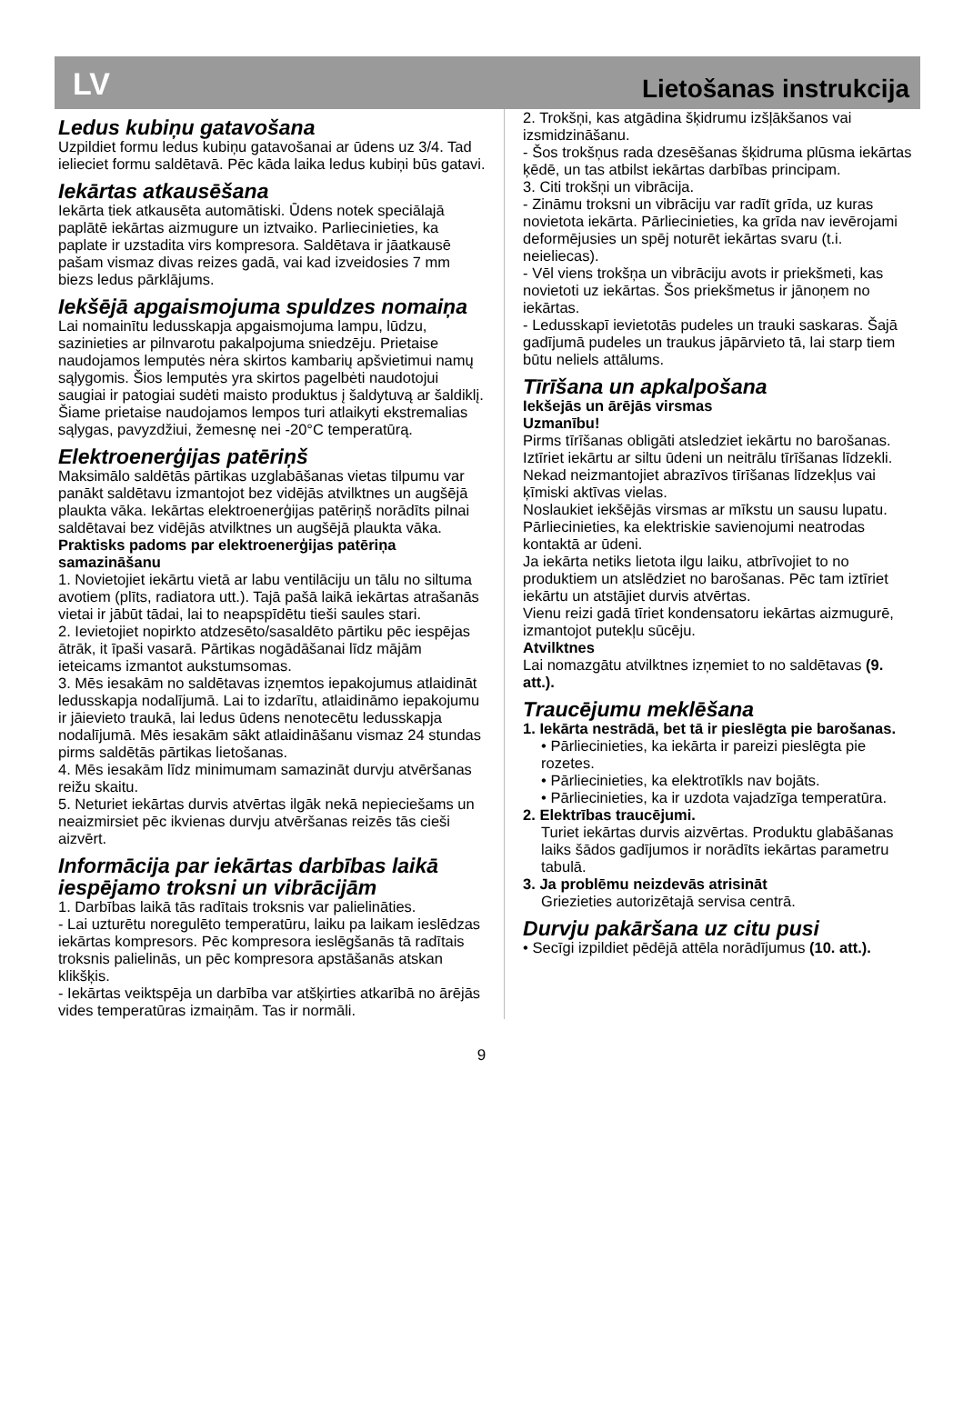LV Lietošanas instrukcija
Ledus kubiņu gatavošana
Uzpildiet formu ledus kubiņu gatavošanai ar ūdens uz 3/4. Tad ielieciet formu saldētavā. Pēc kāda laika ledus kubiņi būs gatavi.
Iekārtas atkausēšana
Iekārta tiek atkausēta automātiski. Ūdens notek speciālajā paplātē iekārtas aizmugure un iztvaiko. Parliecinieties, ka paplate ir uzstadita virs kompresora. Saldētava ir jāatkausē pašam vismaz divas reizes gadā, vai kad izveidosies 7 mm biezs ledus pārklājums.
Iekšējā apgaismojuma spuldzes nomaiņa
Lai nomainītu ledusskapja apgaismojuma lampu, lūdzu, sazinieties ar pilnvarotu pakalpojuma sniedzēju. Prietaise naudojamos lemputės nėra skirtos kambarių apšvietimui namų sąlygomis. Šios lemputės yra skirtos pagelbėti naudotojui saugiai ir patogiai sudėti maisto produktus į šaldytuvą ar šaldiklį. Šiame prietaise naudojamos lempos turi atlaikyti ekstremalias sąlygas, pavyzdžiui, žemesnę nei -20°C temperatūrą.
Elektroenerģijas patēriņš
Maksimālo saldētās pārtikas uzglabāšanas vietas tilpumu var panākt saldētavu izmantojot bez vidējās atvilktnes un augšējā plaukta vāka. Iekārtas elektroenerģijas patēriņš norādīts pilnai saldētavai bez vidējās atvilktnes un augšējā plaukta vāka.
Praktisks padoms par elektroenerģijas patēriņa samazināšanu
1. Novietojiet iekārtu vietā ar labu ventilāciju un tālu no siltuma avotiem (plīts, radiatora utt.). Tajā pašā laikā iekārtas atrašanās vietai ir jābūt tādai, lai to neapspīdētu tieši saules stari.
2. Ievietojiet nopirkto atdzesēto/sasaldēto pārtiku pēc iespējas ātrāk, it īpaši vasarā. Pārtikas nogādāšanai līdz mājām ieteicams izmantot aukstumsomas.
3. Mēs iesakām no saldētavas izņemtos iepakojumus atlaidināt ledusskapja nodalījumā. Lai to izdarītu, atlaidināmo iepakojumu ir jāievieto traukā, lai ledus ūdens nenotecētu ledusskapja nodalījumā. Mēs iesakām sākt atlaidināšanu vismaz 24 stundas pirms saldētās pārtikas lietošanas.
4. Mēs iesakām līdz minimumam samazināt durvju atvēršanas reižu skaitu.
5. Neturiet iekārtas durvis atvērtas ilgāk nekā nepieciešams un neaizmirsiet pēc ikvienas durvju atvēršanas reizēs tās cieši aizvērt.
Informācija par iekārtas darbības laikā iespējamo troksni un vibrācijām
1. Darbības laikā tās radītais troksnis var palielināties.
- Lai uzturētu noregulēto temperatūru, laiku pa laikam ieslēdzas iekārtas kompresors. Pēc kompresora ieslēgšanās tā radītais troksnis palielinās, un pēc kompresora apstāšanās atskan klikšķis.
- Iekārtas veiktspēja un darbība var atšķirties atkarībā no ārējās vides temperatūras izmaiņām. Tas ir normāli.
2. Trokšņi, kas atgādina šķidrumu izšļākšanos vai izsmidzināšanu.
- Šos trokšņus rada dzesēšanas šķidruma plūsma iekārtas ķēdē, un tas atbilst iekārtas darbības principam.
3. Citi trokšņi un vibrācija.
- Zināmu troksni un vibrāciju var radīt grīda, uz kuras novietota iekārta. Pārliecinieties, ka grīda nav ievērojami deformējusies un spēj noturēt iekārtas svaru (t.i. neieliecas).
- Vēl viens trokšņa un vibrāciju avots ir priekšmeti, kas novietoti uz iekārtas. Šos priekšmetus ir jānoņem no iekārtas.
- Ledusskapī ievietotās pudeles un trauki saskaras. Šajā gadījumā pudeles un traukus jāpārvieto tā, lai starp tiem būtu neliels attālums.
Tīrīšana un apkalpošana
Iekšejās un ārējās virsmas
Uzmanību!
Pirms tīrīšanas obligāti atsledziet iekārtu no barošanas.
Iztīriet iekārtu ar siltu ūdeni un neitrālu tīrīšanas līdzekli.
Nekad neizmantojiet abrazīvos tīrīšanas līdzekļus vai ķīmiski aktīvas vielas.
Noslaukiet iekšējās virsmas ar mīkstu un sausu lupatu.
Pārliecinieties, ka elektriskie savienojumi neatrodas kontaktā ar ūdeni.
Ja iekārta netiks lietota ilgu laiku, atbrīvojiet to no produktiem un atslēdziet no barošanas. Pēc tam iztīriet iekārtu un atstājiet durvis atvērtas.
Vienu reizi gadā tīriet kondensatoru iekārtas aizmugurē, izmantojot putekļu sūcēju.
Atvilktnes
Lai nomazgātu atvilktnes izņemiet to no saldētavas (9. att.).
Traucējumu meklēšana
1. Iekārta nestrādā, bet tā ir pieslēgta pie barošanas.
• Pārliecinieties, ka iekārta ir pareizi pieslēgta pie rozetes.
• Pārliecinieties, ka elektrotīkls nav bojāts.
• Pārliecinieties, ka ir uzdota vajadzīga temperatūra.
2. Elektrības traucējumi.
Turiet iekārtas durvis aizvērtas. Produktu glabāšanas laiks šādos gadījumos ir norādīts iekārtas parametru tabulā.
3. Ja problēmu neizdevās atrisināt
Griezieties autorizētajā servisa centrā.
Durvju pakāršana uz citu pusi
• Secīgi izpildiet pēdējā attēla norādījumus (10. att.).
9